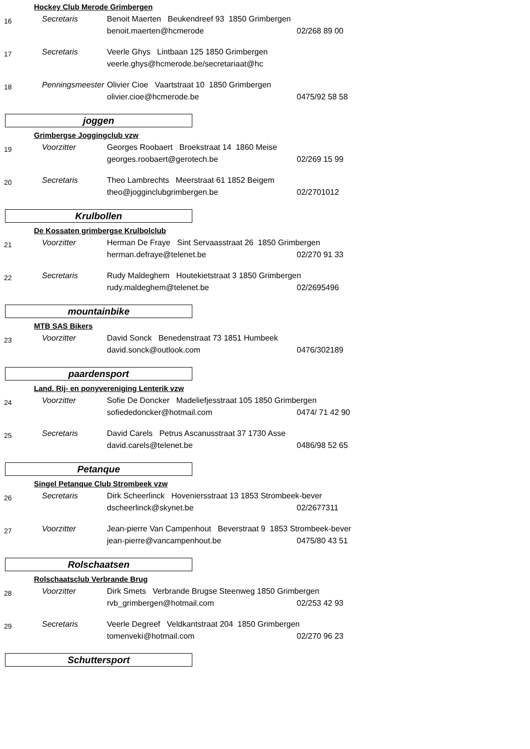Hockey Club Merode Grimbergen
16
Secretaris
Benoit Maerten Beukendreef 93 1850 Grimbergen
benoit.maerten@hcmerode 02/268 89 00
17
Secretaris
Veerle Ghys Lintbaan 125 1850 Grimbergen
veerle.ghys@hcmerode.be/secretariaat@hc
18
Penningsmeester
Olivier Cioe Vaartstraat 10 1850 Grimbergen
olivier.cioe@hcmerode.be 0475/92 58 58
joggen
Grimbergse Joggingclub vzw
19
Voorzitter
Georges Roobaert Broekstraat 14 1860 Meise
georges.roobaert@gerotech.be 02/269 15 99
20
Secretaris
Theo Lambrechts Meerstraat 61 1852 Beigem
theo@jogginclubgrimbergen.be 02/2701012
Krulbollen
De Kossaten grimbergse Krulbolclub
21
Voorzitter
Herman De Fraye Sint Servaasstraat 26 1850 Grimbergen
herman.defraye@telenet.be 02/270 91 33
22
Secretaris
Rudy Maldeghem Houtekietstraat 3 1850 Grimbergen
rudy.maldeghem@telenet.be 02/2695496
mountainbike
MTB SAS Bikers
23
Voorzitter
David Sonck Benedenstraat 73 1851 Humbeek
david.sonck@outlook.com 0476/302189
paardensport
Land. Rij- en ponyvereniging Lenterik vzw
24
Voorzitter
Sofie De Doncker Madeliefjesstraat 105 1850 Grimbergen
sofiededoncker@hotmail.com 0474/ 71 42 90
25
Secretaris
David Carels Petrus Ascanusstraat 37 1730 Asse
david.carels@telenet.be 0486/98 52 65
Petanque
Singel Petanque Club Strombeek vzw
26
Secretaris
Dirk Scheerlinck Hoveniersstraat 13 1853 Strombeek-bever
dscheerlinck@skynet.be 02/2677311
27
Voorzitter
Jean-pierre Van Campenhout Beverstraat 9 1853 Strombeek-bever
jean-pierre@vancampenhout.be 0475/80 43 51
Rolschaatsen
Rolschaatsclub Verbrande Brug
28
Voorzitter
Dirk Smets Verbrande Brugse Steenweg 1850 Grimbergen
rvb_grimbergen@hotmail.com 02/253 42 93
29
Secretaris
Veerle Degreef Veldkantstraat 204 1850 Grimbergen
tomenveki@hotmail.com 02/270 96 23
Schuttersport